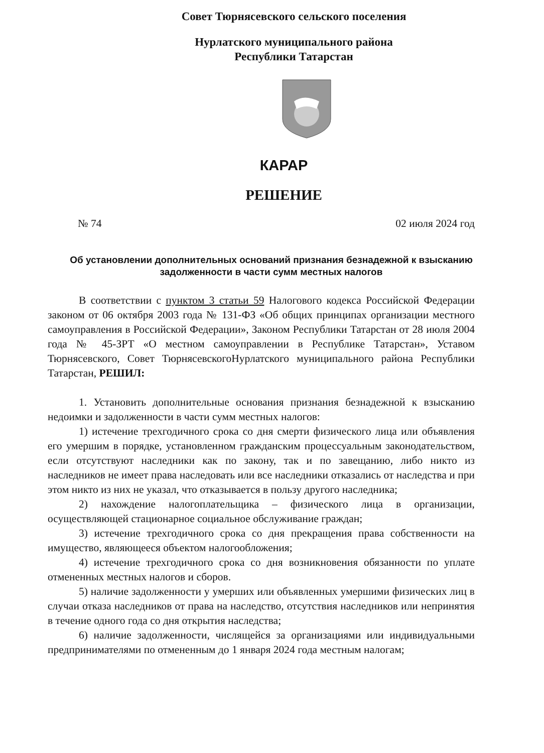Совет Тюрнясевского сельского поселения
Нурлатского муниципального района
Республики Татарстан
КАРАР
РЕШЕНИЕ
№ 74 02 июля 2024 год
Об установлении дополнительных оснований признания безнадежной к взысканию задолженности в части сумм местных налогов
В соответствии с пунктом 3 статьи 59 Налогового кодекса Российской Федерации законом от 06 октября 2003 года № 131-ФЗ «Об общих принципах организации местного самоуправления в Российской Федерации», Законом Республики Татарстан от 28 июля 2004 года № 45-ЗРТ «О местном самоуправлении в Республике Татарстан», Уставом Тюрнясевского, Совет ТюрнясевскогоНурлатского муниципального района Республики Татарстан, РЕШИЛ:
1. Установить дополнительные основания признания безнадежной к взысканию недоимки и задолженности в части сумм местных налогов:
1) истечение трехгодичного срока со дня смерти физического лица или объявления его умершим в порядке, установленном гражданским процессуальным законодательством, если отсутствуют наследники как по закону, так и по завещанию, либо никто из наследников не имеет права наследовать или все наследники отказались от наследства и при этом никто из них не указал, что отказывается в пользу другого наследника;
2) нахождение налогоплательщика – физического лица в организации, осуществляющей стационарное социальное обслуживание граждан;
3) истечение трехгодичного срока со дня прекращения права собственности на имущество, являющееся объектом налогообложения;
4) истечение трехгодичного срока со дня возникновения обязанности по уплате отмененных местных налогов и сборов.
5) наличие задолженности у умерших или объявленных умершими физических лиц в случаи отказа наследников от права на наследство, отсутствия наследников или непринятия в течение одного года со дня открытия наследства;
6) наличие задолженности, числящейся за организациями или индивидуальными предпринимателями по отмененным до 1 января 2024 года местным налогам;